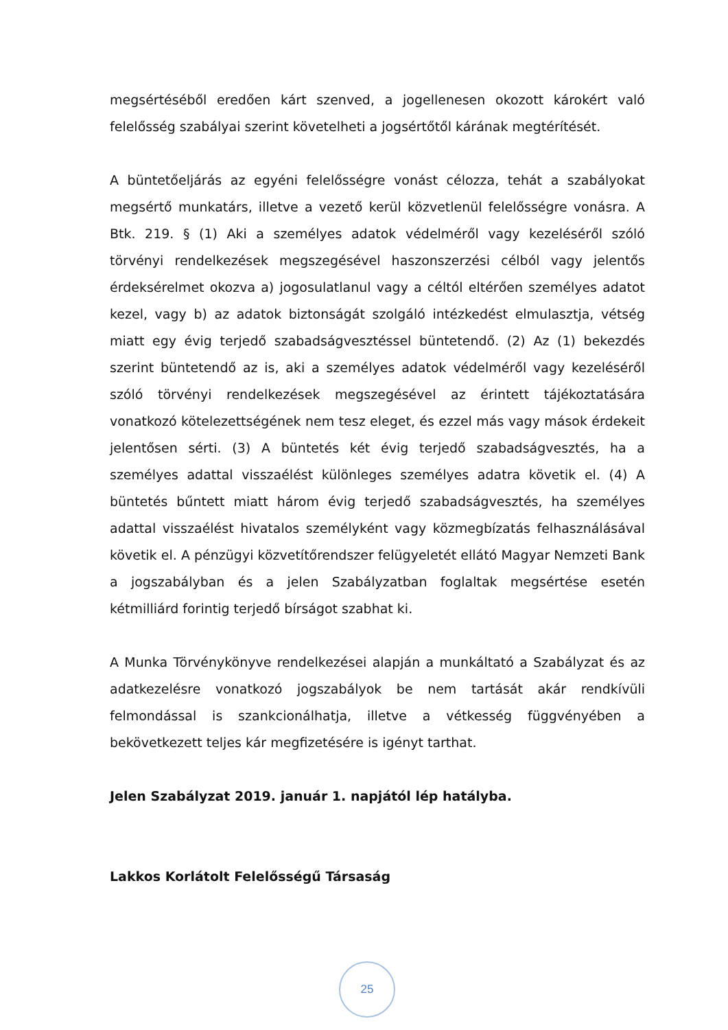megsértéséből eredően kárt szenved, a jogellenesen okozott károkért való felelősség szabályai szerint követelheti a jogsértőtől kárának megtérítését.
A büntetőeljárás az egyéni felelősségre vonást célozza, tehát a szabályokat megsértő munkatárs, illetve a vezető kerül közvetlenül felelősségre vonásra. A Btk. 219. § (1) Aki a személyes adatok védelméről vagy kezeléséről szóló törvényi rendelkezések megszegésével haszonszerzési célból vagy jelentős érdeksérelmet okozva a) jogosulatlanul vagy a céltól eltérően személyes adatot kezel, vagy b) az adatok biztonságát szolgáló intézkedést elmulasztja, vétség miatt egy évig terjedő szabadságvesztéssel büntetendő. (2) Az (1) bekezdés szerint büntetendő az is, aki a személyes adatok védelméről vagy kezeléséről szóló törvényi rendelkezések megszegésével az érintett tájékoztatására vonatkozó kötelezettségének nem tesz eleget, és ezzel más vagy mások érdekeit jelentősen sérti. (3) A büntetés két évig terjedő szabadságvesztés, ha a személyes adattal visszaélést különleges személyes adatra követik el. (4) A büntetés bűntett miatt három évig terjedő szabadságvesztés, ha személyes adattal visszaélést hivatalos személyként vagy közmegbízatás felhasználásával követik el. A pénzügyi közvetítőrendszer felügyeletét ellátó Magyar Nemzeti Bank a jogszabályban és a jelen Szabályzatban foglaltak megsértése esetén kétmilliárd forintig terjedő bírságot szabhat ki.
A Munka Törvénykönyve rendelkezései alapján a munkáltató a Szabályzat és az adatkezelésre vonatkozó jogszabályok be nem tartását akár rendkívüli felmondással is szankcionálhatja, illetve a vétkesség függvényében a bekövetkezett teljes kár megfizetésére is igényt tarthat.
Jelen Szabályzat 2019. január 1. napjától lép hatályba.
Lakkos Korlátolt Felelősségű Társaság
25